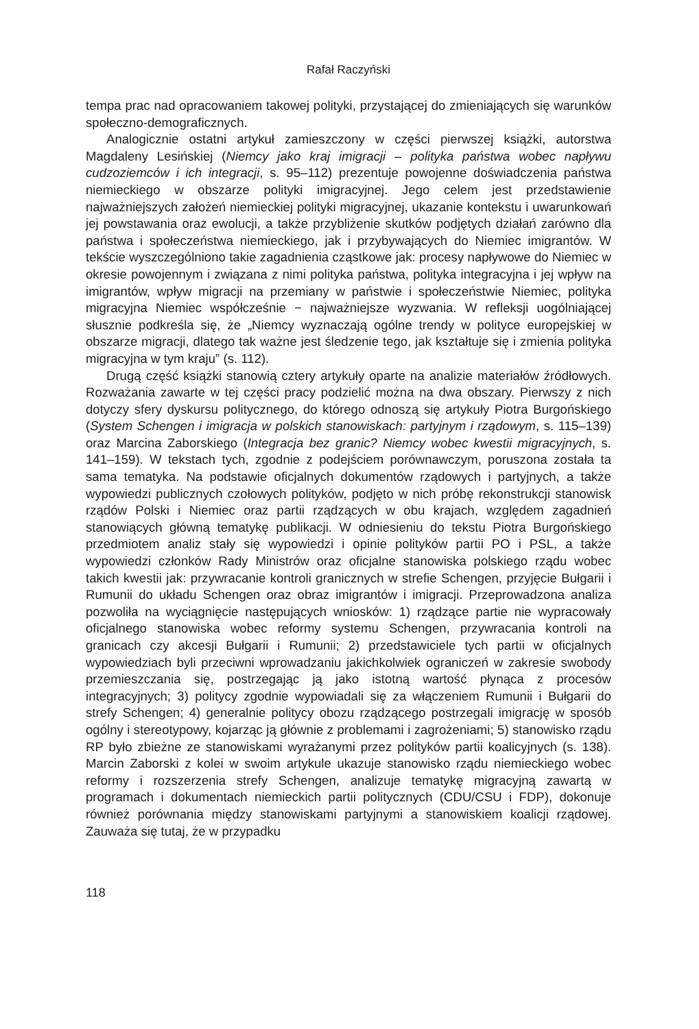Rafał Raczyński
tempa prac nad opracowaniem takowej polityki, przystającej do zmieniających się warunków społeczno-demograficznych.
Analogicznie ostatni artykuł zamieszczony w części pierwszej książki, autorstwa Magdaleny Lesińskiej (Niemcy jako kraj imigracji – polityka państwa wobec napływu cudzoziemców i ich integracji, s. 95–112) prezentuje powojenne doświadczenia państwa niemieckiego w obszarze polityki imigracyjnej. Jego celem jest przedstawienie najważniejszych założeń niemieckiej polityki migracyjnej, ukazanie kontekstu i uwarunkowań jej powstawania oraz ewolucji, a także przybliżenie skutków podjętych działań zarówno dla państwa i społeczeństwa niemieckiego, jak i przybywających do Niemiec imigrantów. W tekście wyszczególniono takie zagadnienia cząstkowe jak: procesy napływowe do Niemiec w okresie powojennym i związana z nimi polityka państwa, polityka integracyjna i jej wpływ na imigrantów, wpływ migracji na przemiany w państwie i społeczeństwie Niemiec, polityka migracyjna Niemiec współcześnie − najważniejsze wyzwania. W refleksji uogólniającej słusznie podkreśla się, że „Niemcy wyznaczają ogólne trendy w polityce europejskiej w obszarze migracji, dlatego tak ważne jest śledzenie tego, jak kształtuje się i zmienia polityka migracyjna w tym kraju” (s. 112).
Drugą część książki stanowią cztery artykuły oparte na analizie materiałów źródłowych. Rozważania zawarte w tej części pracy podzielić można na dwa obszary. Pierwszy z nich dotyczy sfery dyskursu politycznego, do którego odnoszą się artykuły Piotra Burgońskiego (System Schengen i imigracja w polskich stanowiskach: partyjnym i rządowym, s. 115–139) oraz Marcina Zaborskiego (Integracja bez granic? Niemcy wobec kwestii migracyjnych, s. 141–159). W tekstach tych, zgodnie z podejściem porównawczym, poruszona została ta sama tematyka. Na podstawie oficjalnych dokumentów rządowych i partyjnych, a także wypowiedzi publicznych czołowych polityków, podjęto w nich próbę rekonstrukcji stanowisk rządów Polski i Niemiec oraz partii rządzących w obu krajach, względem zagadnień stanowiących główną tematykę publikacji. W odniesieniu do tekstu Piotra Burgońskiego przedmiotem analiz stały się wypowiedzi i opinie polityków partii PO i PSL, a także wypowiedzi członków Rady Ministrów oraz oficjalne stanowiska polskiego rządu wobec takich kwestii jak: przywracanie kontroli granicznych w strefie Schengen, przyjęcie Bułgarii i Rumunii do układu Schengen oraz obraz imigrantów i imigracji. Przeprowadzona analiza pozwoliła na wyciągnięcie następujących wniosków: 1) rządzące partie nie wypracowały oficjalnego stanowiska wobec reformy systemu Schengen, przywracania kontroli na granicach czy akcesji Bułgarii i Rumunii; 2) przedstawiciele tych partii w oficjalnych wypowiedziach byli przeciwni wprowadzaniu jakichkolwiek ograniczeń w zakresie swobody przemieszczania się, postrzegając ją jako istotną wartość płynąca z procesów integracyjnych; 3) politycy zgodnie wypowiadali się za włączeniem Rumunii i Bułgarii do strefy Schengen; 4) generalnie politycy obozu rządzącego postrzegali imigrację w sposób ogólny i stereotypowy, kojarząc ją głównie z problemami i zagrożeniami; 5) stanowisko rządu RP było zbieżne ze stanowiskami wyrażanymi przez polityków partii koalicyjnych (s. 138). Marcin Zaborski z kolei w swoim artykule ukazuje stanowisko rządu niemieckiego wobec reformy i rozszerzenia strefy Schengen, analizuje tematykę migracyjną zawartą w programach i dokumentach niemieckich partii politycznych (CDU/CSU i FDP), dokonuje również porównania między stanowiskami partyjnymi a stanowiskiem koalicji rządowej. Zauważa się tutaj, że w przypadku
118